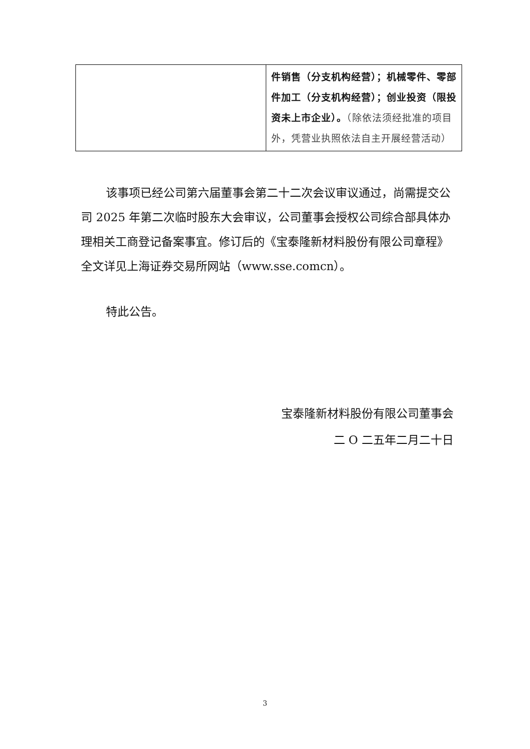| | 件销售（分支机构经营）；机械零件、零部件加工（分支机构经营）；创业投资（限投资未上市企业）。 （除依法须经批准的项目外，凭营业执照依法自主开展经营活动） |
该事项已经公司第六届董事会第二十二次会议审议通过，尚需提交公司 2025 年第二次临时股东大会审议，公司董事会授权公司综合部具体办理相关工商登记备案事宜。修订后的《宝泰隆新材料股份有限公司章程》全文详见上海证券交易所网站（www.sse.comcn）。
特此公告。
宝泰隆新材料股份有限公司董事会
二 O 二五年二月二十日
3